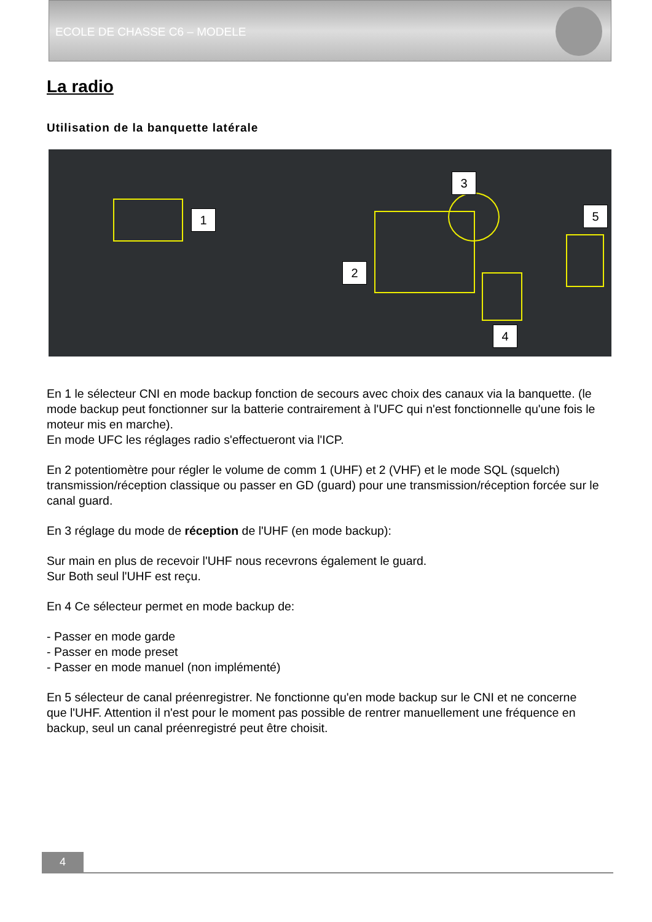ECOLE DE CHASSE C6 – MODELE
La radio
Utilisation de la banquette latérale
1
2
3
4
5
En 1 le sélecteur CNI en mode backup fonction de secours avec choix des canaux via la banquette. (le mode backup peut fonctionner sur la batterie contrairement à l'UFC qui n'est fonctionnelle qu'une fois le moteur mis en marche).
En mode UFC les réglages radio s'effectueront via l'ICP.
En 2 potentiomètre pour régler le volume de comm 1 (UHF) et 2 (VHF) et le mode SQL (squelch) transmission/réception classique ou passer en GD (guard) pour une transmission/réception forcée sur le canal guard.
En 3 réglage du mode de réception de l'UHF (en mode backup):
Sur main en plus de recevoir l'UHF nous recevrons également le guard.
Sur Both seul l'UHF est reçu.
En 4 Ce sélecteur permet en mode backup de:
- Passer en mode garde
- Passer en mode preset
- Passer en mode manuel (non implémenté)
En 5 sélecteur de canal préenregistrer. Ne fonctionne qu'en mode backup sur le CNI et ne concerne que l'UHF. Attention il n'est pour le moment pas possible de rentrer manuellement une fréquence en backup, seul un canal préenregistré peut être choisit.
4